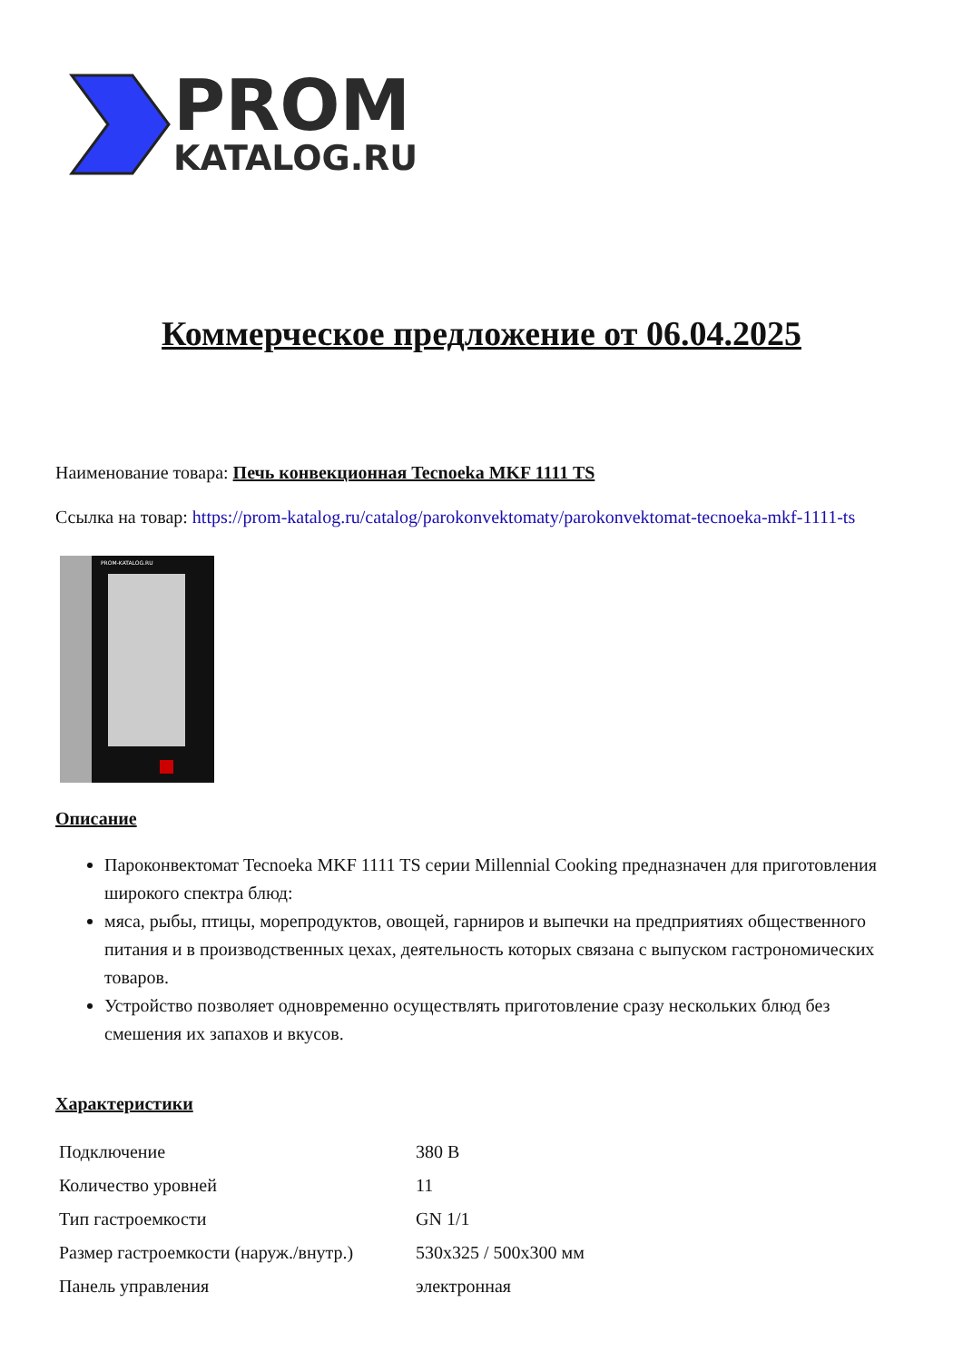PROM
KATALOG.RU
Коммерческое предложение от 06.04.2025
Наименование товара: Печь конвекционная Tecnoeka MKF 1111 TS
Ссылка на товар: https://prom-katalog.ru/catalog/parokonvektomaty/parokonvektomat-tecnoeka-mkf-1111-ts
PROM-KATALOG.RU
Описание
Пароконвектомат Tecnoeka MKF 1111 TS серии Millennial Cooking предназначен для приготовления широкого спектра блюд:
мяса, рыбы, птицы, морепродуктов, овощей, гарниров и выпечки на предприятиях общественного питания и в производственных цехах, деятельность которых связана с выпуском гастрономических товаров.
Устройство позволяет одновременно осуществлять приготовление сразу нескольких блюд без смешения их запахов и вкусов.
Характеристики
| Подключение | 380 В |
| Количество уровней | 11 |
| Тип гастроемкости | GN 1/1 |
| Размер гастроемкости (наруж./внутр.) | 530x325 / 500x300 мм |
| Панель управления | электронная |